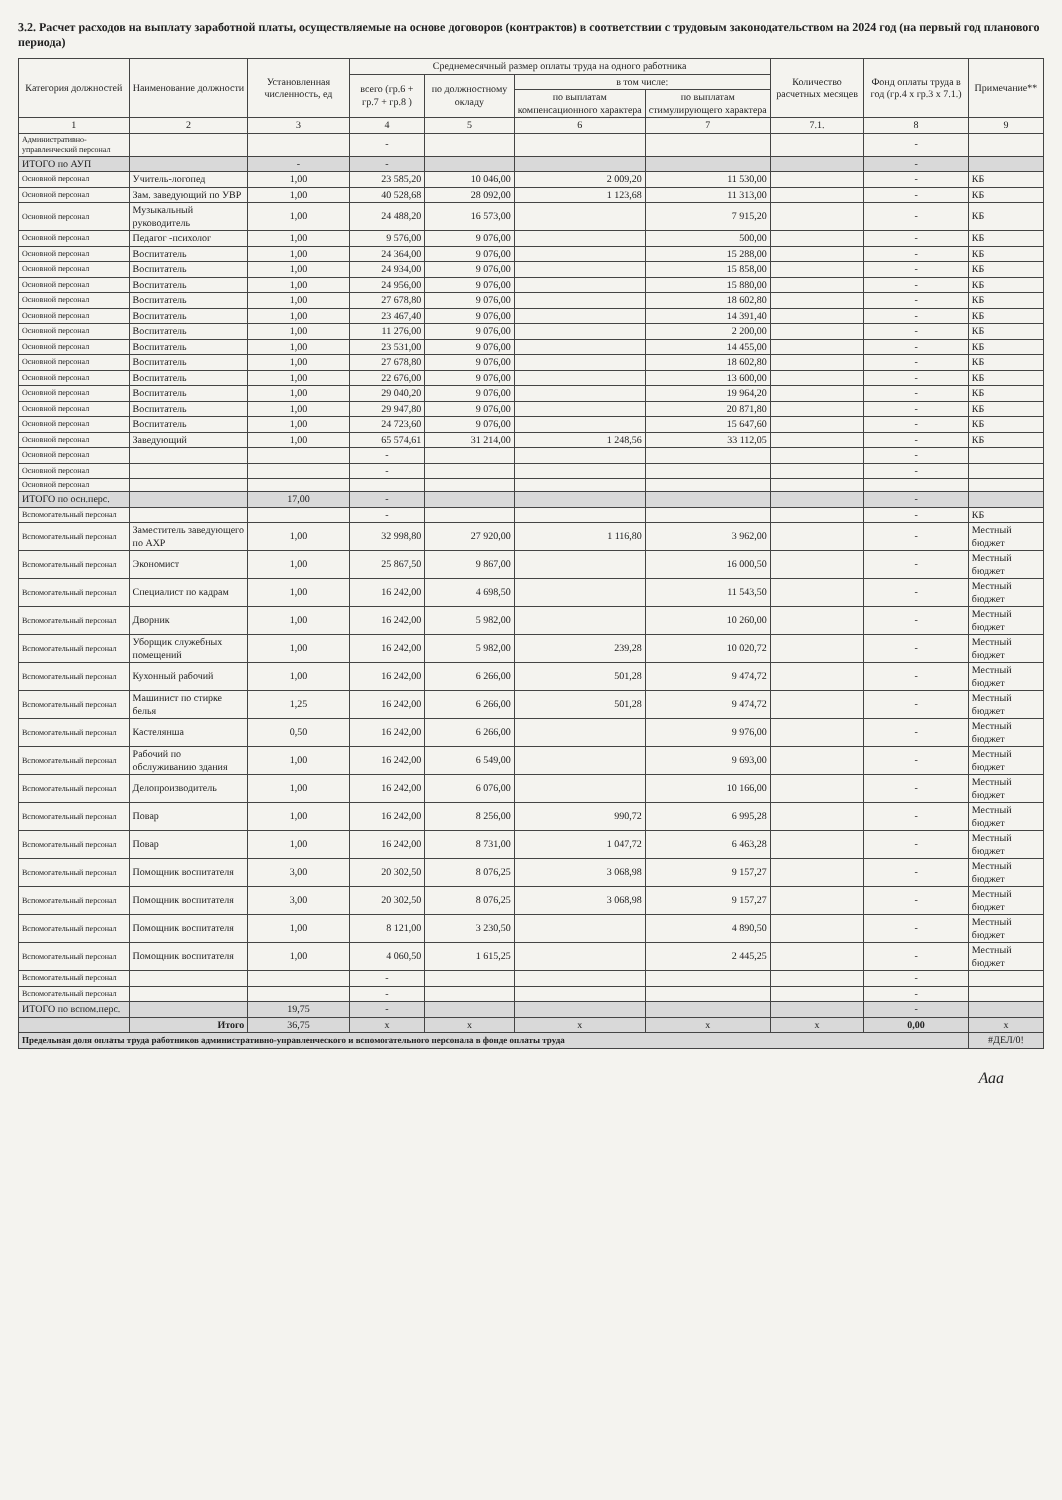3.2. Расчет расходов на выплату заработной платы, осуществляемые на основе договоров (контрактов) в соответствии с трудовым законодательством на 2024 год (на первый год планового периода)
| Категория должностей | Наименование должности | Установленная численность, ед | Среднемесячный размер оплаты труда на одного работника | | | | Количество расчетных месяцев | Фонд оплаты труда в год (гр.4 х гр.3 х 7.1.) | Примечание** |
| --- | --- | --- | --- | --- | --- | --- | --- | --- | --- |
| | | | всего (гр.6 + гр.7 + гр.8 ) | по должностному окладу | в том числе: | | | | |
| | | | | | по выплатам компенсационного характера | по выплатам стимулирующего характера | | | |
| 1 | 2 | 3 | 4 | 5 | 6 | 7 | 7.1. | 8 | 9 |
| Административно-управленческий персонал | | | - | | | | | - | |
| ИТОГО по АУП | | - | - | | | | | - | |
| Основной персонал | Учитель-логопед | 1,00 | 23 585,20 | 10 046,00 | 2 009,20 | 11 530,00 | | - | КБ |
| Основной персонал | Зам. заведующий по УВР | 1,00 | 40 528,68 | 28 092,00 | 1 123,68 | 11 313,00 | | - | КБ |
| Основной персонал | Музыкальный руководитель | 1,00 | 24 488,20 | 16 573,00 | | 7 915,20 | | - | КБ |
| Основной персонал | Педагог -психолог | 1,00 | 9 576,00 | 9 076,00 | | 500,00 | | - | КБ |
| Основной персонал | Воспитатель | 1,00 | 24 364,00 | 9 076,00 | | 15 288,00 | | - | КБ |
| Основной персонал | Воспитатель | 1,00 | 24 934,00 | 9 076,00 | | 15 858,00 | | - | КБ |
| Основной персонал | Воспитатель | 1,00 | 24 956,00 | 9 076,00 | | 15 880,00 | | - | КБ |
| Основной персонал | Воспитатель | 1,00 | 27 678,80 | 9 076,00 | | 18 602,80 | | - | КБ |
| Основной персонал | Воспитатель | 1,00 | 23 467,40 | 9 076,00 | | 14 391,40 | | - | КБ |
| Основной персонал | Воспитатель | 1,00 | 11 276,00 | 9 076,00 | | 2 200,00 | | - | КБ |
| Основной персонал | Воспитатель | 1,00 | 23 531,00 | 9 076,00 | | 14 455,00 | | - | КБ |
| Основной персонал | Воспитатель | 1,00 | 27 678,80 | 9 076,00 | | 18 602,80 | | - | КБ |
| Основной персонал | Воспитатель | 1,00 | 22 676,00 | 9 076,00 | | 13 600,00 | | - | КБ |
| Основной персонал | Воспитатель | 1,00 | 29 040,20 | 9 076,00 | | 19 964,20 | | - | КБ |
| Основной персонал | Воспитатель | 1,00 | 29 947,80 | 9 076,00 | | 20 871,80 | | - | КБ |
| Основной персонал | Воспитатель | 1,00 | 24 723,60 | 9 076,00 | | 15 647,60 | | - | КБ |
| Основной персонал | Заведующий | 1,00 | 65 574,61 | 31 214,00 | 1 248,56 | 33 112,05 | | - | КБ |
| Основной персонал | | | - | | | | | - | |
| Основной персонал | | | - | | | | | - | |
| Основной персонал | | | | | | | | | |
| ИТОГО по осн.перс. | | 17,00 | - | | | | | - | |
| Вспомогательный персонал | | | - | | | | | - | КБ |
| Вспомогательный персонал | Заместитель заведующего по АХР | 1,00 | 32 998,80 | 27 920,00 | 1 116,80 | 3 962,00 | | - | Местный бюджет |
| Вспомогательный персонал | Экономист | 1,00 | 25 867,50 | 9 867,00 | | 16 000,50 | | - | Местный бюджет |
| Вспомогательный персонал | Специалист по кадрам | 1,00 | 16 242,00 | 4 698,50 | | 11 543,50 | | - | Местный бюджет |
| Вспомогательный персонал | Дворник | 1,00 | 16 242,00 | 5 982,00 | | 10 260,00 | | - | Местный бюджет |
| Вспомогательный персонал | Уборщик служебных помещений | 1,00 | 16 242,00 | 5 982,00 | 239,28 | 10 020,72 | | - | Местный бюджет |
| Вспомогательный персонал | Кухонный рабочий | 1,00 | 16 242,00 | 6 266,00 | 501,28 | 9 474,72 | | - | Местный бюджет |
| Вспомогательный персонал | Машинист по стирке белья | 1,25 | 16 242,00 | 6 266,00 | 501,28 | 9 474,72 | | - | Местный бюджет |
| Вспомогательный персонал | Кастелянша | 0,50 | 16 242,00 | 6 266,00 | | 9 976,00 | | - | Местный бюджет |
| Вспомогательный персонал | Рабочий по обслуживанию здания | 1,00 | 16 242,00 | 6 549,00 | | 9 693,00 | | - | Местный бюджет |
| Вспомогательный персонал | Делопроизводитель | 1,00 | 16 242,00 | 6 076,00 | | 10 166,00 | | - | Местный бюджет |
| Вспомогательный персонал | Повар | 1,00 | 16 242,00 | 8 256,00 | 990,72 | 6 995,28 | | - | Местный бюджет |
| Вспомогательный персонал | Повар | 1,00 | 16 242,00 | 8 731,00 | 1 047,72 | 6 463,28 | | - | Местный бюджет |
| Вспомогательный персонал | Помощник воспитателя | 3,00 | 20 302,50 | 8 076,25 | 3 068,98 | 9 157,27 | | - | Местный бюджет |
| Вспомогательный персонал | Помощник воспитателя | 3,00 | 20 302,50 | 8 076,25 | 3 068,98 | 9 157,27 | | - | Местный бюджет |
| Вспомогательный персонал | Помощник воспитателя | 1,00 | 8 121,00 | 3 230,50 | | 4 890,50 | | - | Местный бюджет |
| Вспомогательный персонал | Помощник воспитателя | 1,00 | 4 060,50 | 1 615,25 | | 2 445,25 | | - | Местный бюджет |
| Вспомогательный персонал | | | - | | | | | - | |
| Вспомогательный персонал | | | - | | | | | - | |
| ИТОГО по вспом.перс. | | 19,75 | - | | | | | - | |
| | Итого | 36,75 | x | x | x | x | x | 0,00 | x |
| Предельная доля оплаты труда работников административно-управленческого и вспомогательного персонала в фонде оплаты труда | | | | | | | | | #ДЕЛ/0! |
Ааа